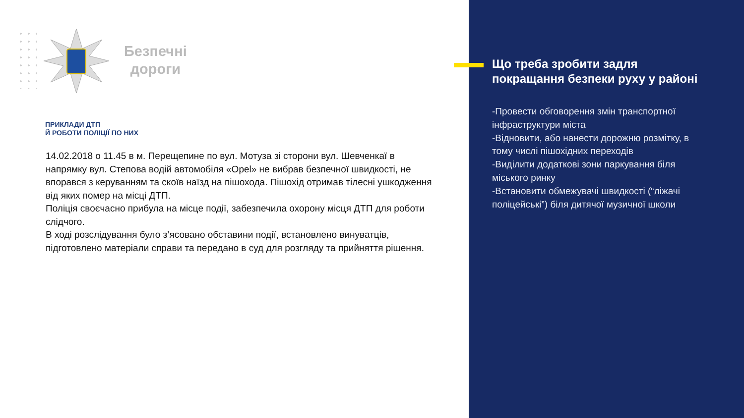Безпечні
дороги
ПРИКЛАДИ ДТП
Й РОБОТИ ПОЛІЦІЇ ПО НИХ
14.02.2018 о 11.45 в м. Перещепине по вул. Мотуза зі сторони вул. Шевченкаї в напрямку вул. Степова водій автомобіля «Opel» не вибрав безпечної швидкості, не впорався з керуванням та скоїв наїзд на пішохода. Пішохід отримав тілесні ушкодження від яких помер на місці ДТП.
Поліція своєчасно прибула на місце події, забезпечила охорону місця ДТП для роботи слідчого.
В ході розслідування було з’ясовано обставини події, встановлено винуватців, підготовлено матеріали справи та передано в суд для розгляду та прийняття рішення.
Що треба зробити задля покращання безпеки руху у районі
-Провести обговорення змін транспортної інфраструктури міста
-Відновити, або нанести дорожню розмітку, в тому числі пішохідних переходів
-Виділити додаткові зони паркування біля міського ринку
-Встановити обмежувачі швидкості (“ліжачі поліцейські”) біля дитячої музичної школи